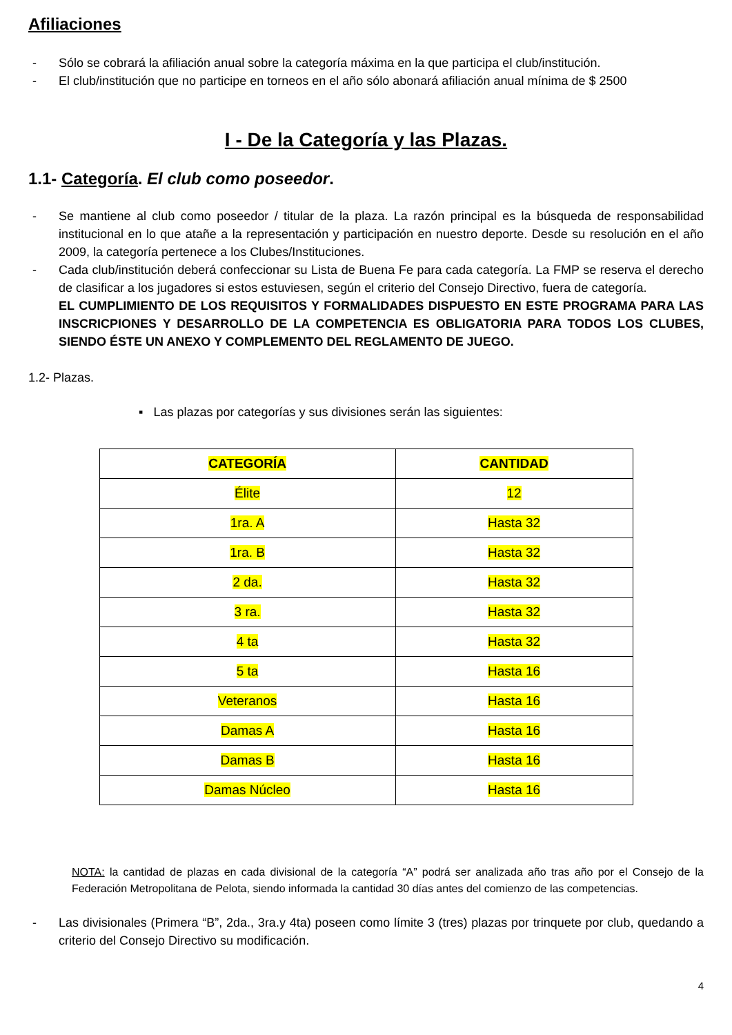Afiliaciones
- Sólo se cobrará la afiliación anual sobre la categoría máxima en la que participa el club/institución.
- El club/institución que no participe en torneos en el año sólo abonará afiliación anual mínima de $ 2500
I - De la Categoría y las Plazas.
1.1- Categoría. El club como poseedor.
- Se mantiene al club como poseedor / titular de la plaza. La razón principal es la búsqueda de responsabilidad institucional en lo que atañe a la representación y participación en nuestro deporte. Desde su resolución en el año 2009, la categoría pertenece a los Clubes/Instituciones.
- Cada club/institución deberá confeccionar su Lista de Buena Fe para cada categoría. La FMP se reserva el derecho de clasificar a los jugadores si estos estuviesen, según el criterio del Consejo Directivo, fuera de categoría.
EL CUMPLIMIENTO DE LOS REQUISITOS Y FORMALIDADES DISPUESTO EN ESTE PROGRAMA PARA LAS INSCRICPIONES Y DESARROLLO DE LA COMPETENCIA ES OBLIGATORIA PARA TODOS LOS CLUBES, SIENDO ÉSTE UN ANEXO Y COMPLEMENTO DEL REGLAMENTO DE JUEGO.
1.2- Plazas.
▪ Las plazas por categorías y sus divisiones serán las siguientes:
| CATEGORÍA | CANTIDAD |
| --- | --- |
| Élite | 12 |
| 1ra. A | Hasta 32 |
| 1ra. B | Hasta 32 |
| 2 da. | Hasta 32 |
| 3 ra. | Hasta 32 |
| 4 ta | Hasta 32 |
| 5 ta | Hasta 16 |
| Veteranos | Hasta 16 |
| Damas A | Hasta 16 |
| Damas B | Hasta 16 |
| Damas Núcleo | Hasta 16 |
NOTA: la cantidad de plazas en cada divisional de la categoría “A” podrá ser analizada año tras año por el Consejo de la Federación Metropolitana de Pelota, siendo informada la cantidad 30 días antes del comienzo de las competencias.
- Las divisionales (Primera “B”, 2da., 3ra.y 4ta) poseen como límite 3 (tres) plazas por trinquete por club, quedando a criterio del Consejo Directivo su modificación.
4